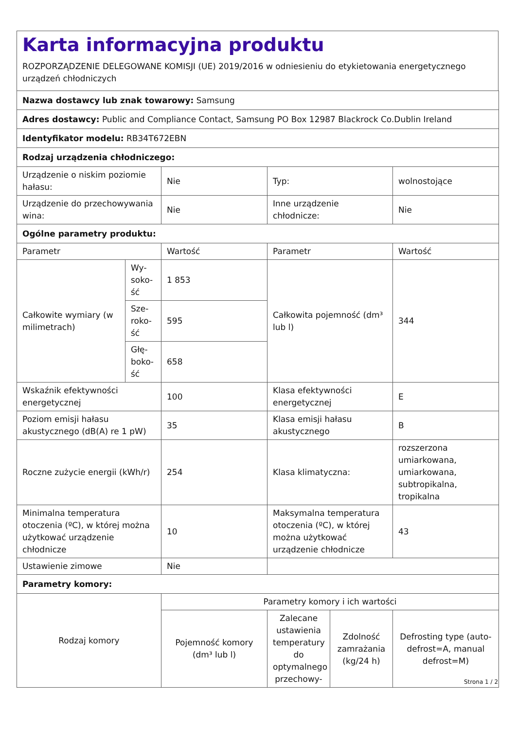Karta informacyjna produktu
ROZPORZĄDZENIE DELEGOWANE KOMISJI (UE) 2019/2016 w odniesieniu do etykietowania energetycznego urządzeń chłodniczych
| Nazwa dostawcy lub znak towarowy: Samsung | | | | | |
| Adres dostawcy: Public and Compliance Contact, Samsung PO Box 12987 Blackrock Co.Dublin Ireland | | | | | |
| Identyfikator modelu: RB34T672EBN | | | | | |
| Rodzaj urządzenia chłodniczego: | | | | | |
| Urządzenie o niskim poziomie hałasu: | | Nie | Typ: | | wolnostojące |
| Urządzenie do przechowywania wina: | | Nie | Inne urządzenie chłodnicze: | | Nie |
| Ogólne parametry produktu: | | | | | |
| Parametr | | Wartość | Parametr | | Wartość |
| Całkowite wymiary (w milimetrach) | Wy­soko­ść | 1 853 | Całkowita pojemność (dm³ lub l) | | 344 |
| | Sze­roko­ść | 595 | | | |
| | Głę­boko­ść | 658 | | | |
| Wskaźnik efektywności energetycznej | | 100 | Klasa efektywności energetycznej | | E |
| Poziom emisji hałasu akustycznego (dB(A) re 1 pW) | | 35 | Klasa emisji hałasu akustycznego | | B |
| Roczne zużycie energii (kWh/r) | | 254 | Klasa klimatyczna: | | rozszerzona umiarkowana, umiarkowana, subtropikalna, tropikalna |
| Minimalna temperatura otoczenia (ºC), w której można użytkować urządzenie chłodnicze | | 10 | Maksymalna temperatura otoczenia (ºC), w której można użytkować urządzenie chłodnicze | | 43 |
| Ustawienie zimowe | | Nie | | | |
| Parametry komory: | | | | | |
| Rodzaj komory | | Parametry komory i ich wartości | | | |
| | | Pojemność komory (dm³ lub l) | Zalecane ustawienia temperatury do optymalnego przechowy- | Zdolność zamrażania (kg/24 h) | Defrosting type (auto-defrost=A, manual defrost=M) |
Strona 1 / 2